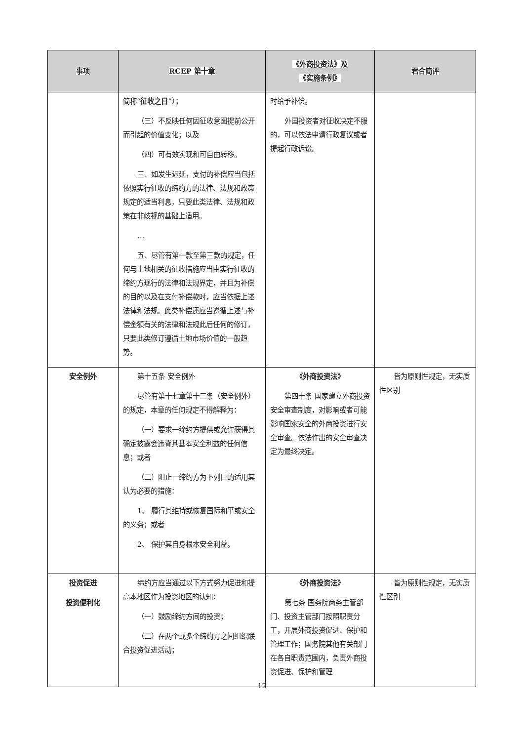| 事项 | RCEP 第十章 | 《外商投资法》及 《实施条例》 | 君合简评 |
| --- | --- | --- | --- |
| | 简称“ 征收之日 ”）； （三）不反映任何因征收意图提前公开而引起的价值变化；以及 （四）可有效实现和可自由转移。 三、如发生迟延，支付的补偿应当包括依照实行征收的缔约方的法律、法规和政策规定的适当利息，只要此类法律、法规和政策在非歧视的基础上适用。 … 五、尽管有第一款至第三款的规定，任何与土地相关的征收措施应当由实行征收的缔约方现行的法律和法规界定，并且为补偿的目的以及在支付补偿款时，应当依据上述法律和法规。此类补偿还应当遵循上述与补偿金额有关的法律和法规此后任何的修订，只要此类修订遵循土地市场价值的一般趋势。 | 时给予补偿。 外国投资者对征收决定不服的，可以依法申请行政复议或者提起行政诉讼。 | |
| 安全例外 | 第十五条 安全例外 尽管有第十七章第十三条（安全例外）的规定，本章的任何规定不得解释为： （一）要求一缔约方提供或允许获得其确定披露会违背其基本安全利益的任何信息；或者 （二）阻止一缔约方为下列目的适用其认为必要的措施： 1、 履行其维持或恢复国际和平或安全的义务；或者 2、 保护其自身根本安全利益。 | 《外商投资法》 第四十条 国家建立外商投资安全审查制度，对影响或者可能影响国家安全的外商投资进行安全审查。依法作出的安全审查决定为最终决定。 | 皆为原则性规定，无实质性区别 |
| 投资促进 投资便利化 | 缔约方应当通过以下方式努力促进和提高本地区作为投资地区的认知： （一）鼓励缔约方间的投资； （二）在两个或多个缔约方之间组织联合投资促进活动； | 《外商投资法》 第七条 国务院商务主管部门、投资主管部门按照职责分工，开展外商投资促进、保护和管理工作；国务院其他有关部门在各自职责范围内，负责外商投资促进、保护和管理 | 皆为原则性规定，无实质性区别 |
12